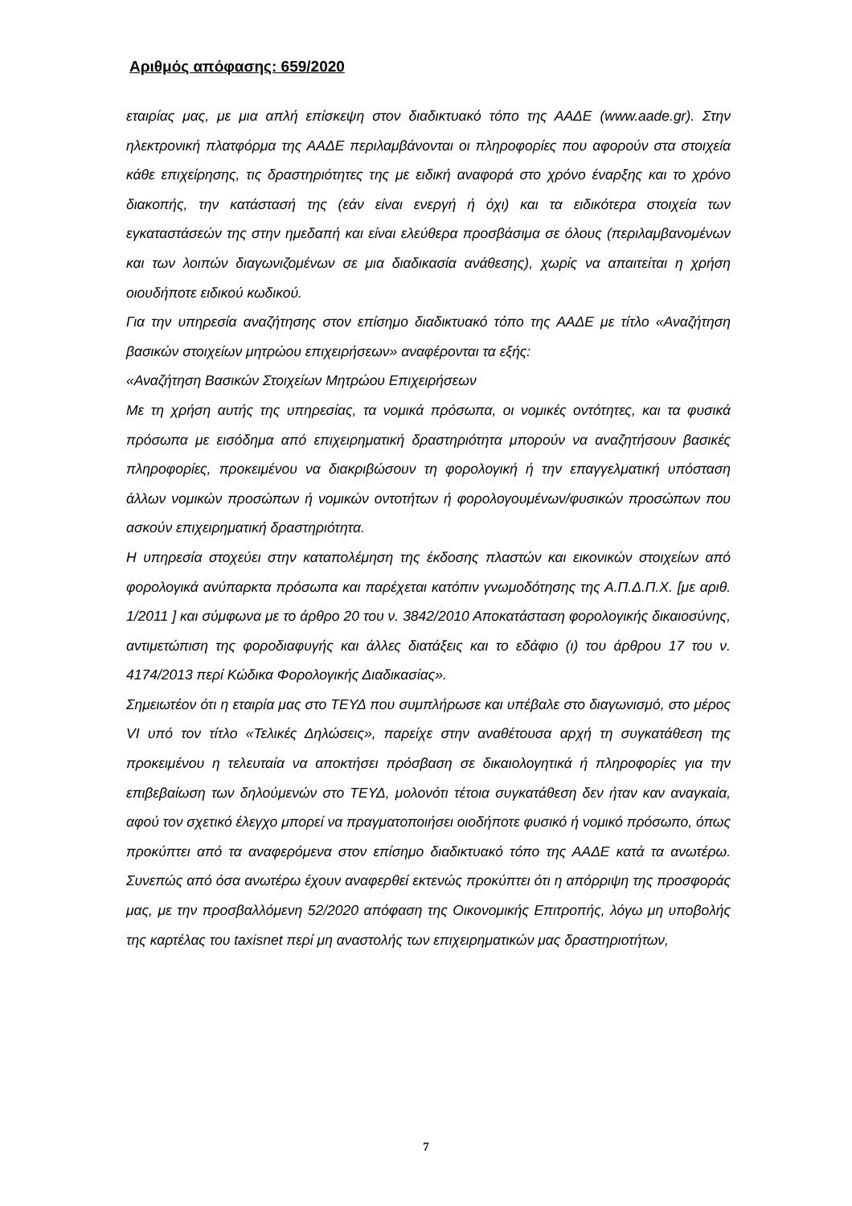Αριθμός απόφασης: 659/2020
εταιρίας μας, με μια απλή επίσκεψη στον διαδικτυακό τόπο της ΑΑΔΕ (www.aade.gr). Στην ηλεκτρονική πλατφόρμα της ΑΑΔΕ περιλαμβάνονται οι πληροφορίες που αφορούν στα στοιχεία κάθε επιχείρησης, τις δραστηριότητες της με ειδική αναφορά στο χρόνο έναρξης και το χρόνο διακοπής, την κατάστασή της (εάν είναι ενεργή ή όχι) και τα ειδικότερα στοιχεία των εγκαταστάσεών της στην ημεδαπή και είναι ελεύθερα προσβάσιμα σε όλους (περιλαμβανομένων και των λοιπών διαγωνιζομένων σε μια διαδικασία ανάθεσης), χωρίς να απαιτείται η χρήση οιουδήποτε ειδικού κωδικού.
Για την υπηρεσία αναζήτησης στον επίσημο διαδικτυακό τόπο της ΑΑΔΕ με τίτλο «Αναζήτηση βασικών στοιχείων μητρώου επιχειρήσεων» αναφέρονται τα εξής:
«Αναζήτηση Βασικών Στοιχείων Μητρώου Επιχειρήσεων
Με τη χρήση αυτής της υπηρεσίας, τα νομικά πρόσωπα, οι νομικές οντότητες, και τα φυσικά πρόσωπα με εισόδημα από επιχειρηματική δραστηριότητα μπορούν να αναζητήσουν βασικές πληροφορίες, προκειμένου να διακριβώσουν τη φορολογική ή την επαγγελματική υπόσταση άλλων νομικών προσώπων ή νομικών οντοτήτων ή φορολογουμένων/φυσικών προσώπων που ασκούν επιχειρηματική δραστηριότητα.
Η υπηρεσία στοχεύει στην καταπολέμηση της έκδοσης πλαστών και εικονικών στοιχείων από φορολογικά ανύπαρκτα πρόσωπα και παρέχεται κατόπιν γνωμοδότησης της Α.Π.Δ.Π.Χ. [με αριθ. 1/2011 ] και σύμφωνα με το άρθρο 20 του ν. 3842/2010 Αποκατάσταση φορολογικής δικαιοσύνης, αντιμετώπιση της φοροδιαφυγής και άλλες διατάξεις και το εδάφιο (ι) του άρθρου 17 του ν. 4174/2013 περί Κώδικα Φορολογικής Διαδικασίας».
Σημειωτέον ότι η εταιρία μας στο ΤΕΥΔ που συμπλήρωσε και υπέβαλε στο διαγωνισμό, στο μέρος VI υπό τον τίτλο «Τελικές Δηλώσεις», παρείχε στην αναθέτουσα αρχή τη συγκατάθεση της προκειμένου η τελευταία να αποκτήσει πρόσβαση σε δικαιολογητικά ή πληροφορίες για την επιβεβαίωση των δηλούμενών στο ΤΕΥΔ, μολονότι τέτοια συγκατάθεση δεν ήταν καν αναγκαία, αφού τον σχετικό έλεγχο μπορεί να πραγματοποιήσει οιοδήποτε φυσικό ή νομικό πρόσωπο, όπως προκύπτει από τα αναφερόμενα στον επίσημο διαδικτυακό τόπο της ΑΑΔΕ κατά τα ανωτέρω. Συνεπώς από όσα ανωτέρω έχουν αναφερθεί εκτενώς προκύπτει ότι η απόρριψη της προσφοράς μας, με την προσβαλλόμενη 52/2020 απόφαση της Οικονομικής Επιτροπής, λόγω μη υποβολής της καρτέλας του taxisnet περί μη αναστολής των επιχειρηματικών μας δραστηριοτήτων,
7